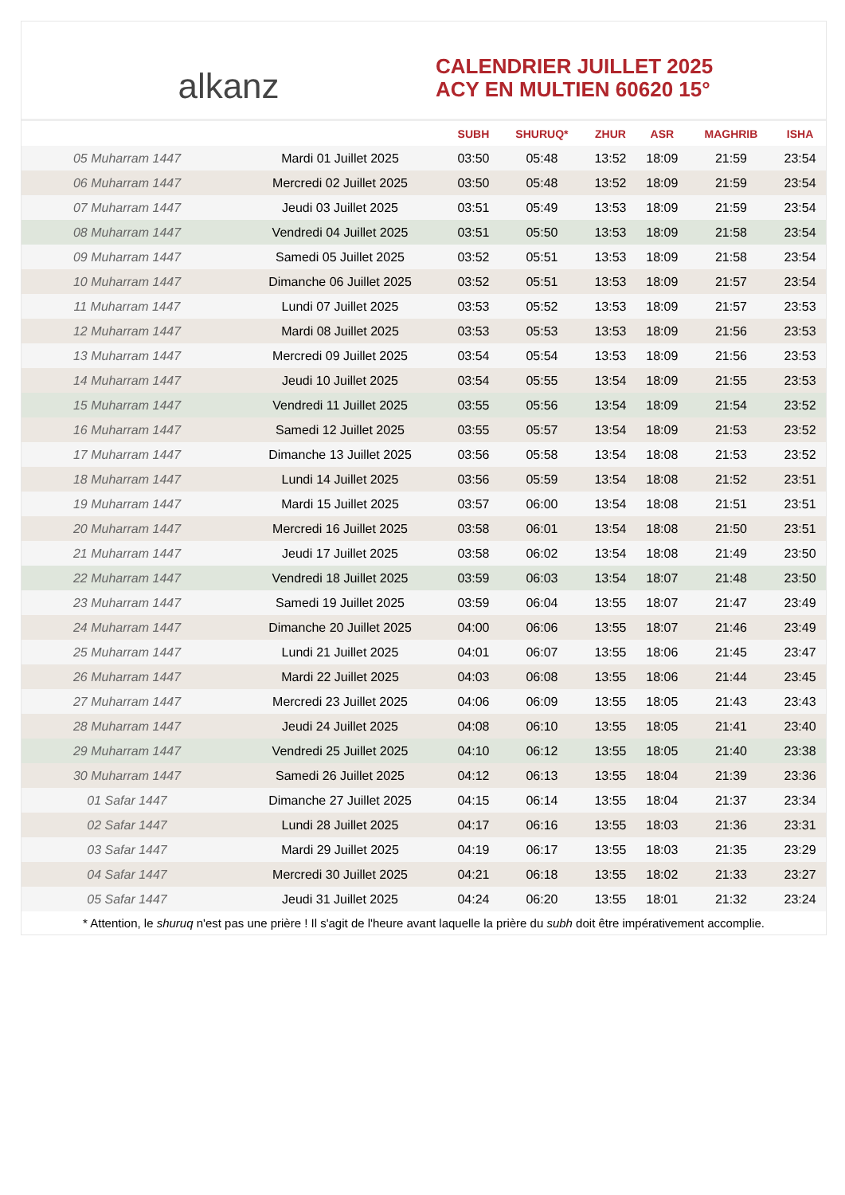alkanz
CALENDRIER JUILLET 2025
ACY EN MULTIEN 60620 15°
| | | SUBH | SHURUQ* | ZHUR | ASR | MAGHRIB | ISHA |
| --- | --- | --- | --- | --- | --- | --- | --- |
| 05 Muharram 1447 | Mardi 01 Juillet 2025 | 03:50 | 05:48 | 13:52 | 18:09 | 21:59 | 23:54 |
| 06 Muharram 1447 | Mercredi 02 Juillet 2025 | 03:50 | 05:48 | 13:52 | 18:09 | 21:59 | 23:54 |
| 07 Muharram 1447 | Jeudi 03 Juillet 2025 | 03:51 | 05:49 | 13:53 | 18:09 | 21:59 | 23:54 |
| 08 Muharram 1447 | Vendredi 04 Juillet 2025 | 03:51 | 05:50 | 13:53 | 18:09 | 21:58 | 23:54 |
| 09 Muharram 1447 | Samedi 05 Juillet 2025 | 03:52 | 05:51 | 13:53 | 18:09 | 21:58 | 23:54 |
| 10 Muharram 1447 | Dimanche 06 Juillet 2025 | 03:52 | 05:51 | 13:53 | 18:09 | 21:57 | 23:54 |
| 11 Muharram 1447 | Lundi 07 Juillet 2025 | 03:53 | 05:52 | 13:53 | 18:09 | 21:57 | 23:53 |
| 12 Muharram 1447 | Mardi 08 Juillet 2025 | 03:53 | 05:53 | 13:53 | 18:09 | 21:56 | 23:53 |
| 13 Muharram 1447 | Mercredi 09 Juillet 2025 | 03:54 | 05:54 | 13:53 | 18:09 | 21:56 | 23:53 |
| 14 Muharram 1447 | Jeudi 10 Juillet 2025 | 03:54 | 05:55 | 13:54 | 18:09 | 21:55 | 23:53 |
| 15 Muharram 1447 | Vendredi 11 Juillet 2025 | 03:55 | 05:56 | 13:54 | 18:09 | 21:54 | 23:52 |
| 16 Muharram 1447 | Samedi 12 Juillet 2025 | 03:55 | 05:57 | 13:54 | 18:09 | 21:53 | 23:52 |
| 17 Muharram 1447 | Dimanche 13 Juillet 2025 | 03:56 | 05:58 | 13:54 | 18:08 | 21:53 | 23:52 |
| 18 Muharram 1447 | Lundi 14 Juillet 2025 | 03:56 | 05:59 | 13:54 | 18:08 | 21:52 | 23:51 |
| 19 Muharram 1447 | Mardi 15 Juillet 2025 | 03:57 | 06:00 | 13:54 | 18:08 | 21:51 | 23:51 |
| 20 Muharram 1447 | Mercredi 16 Juillet 2025 | 03:58 | 06:01 | 13:54 | 18:08 | 21:50 | 23:51 |
| 21 Muharram 1447 | Jeudi 17 Juillet 2025 | 03:58 | 06:02 | 13:54 | 18:08 | 21:49 | 23:50 |
| 22 Muharram 1447 | Vendredi 18 Juillet 2025 | 03:59 | 06:03 | 13:54 | 18:07 | 21:48 | 23:50 |
| 23 Muharram 1447 | Samedi 19 Juillet 2025 | 03:59 | 06:04 | 13:55 | 18:07 | 21:47 | 23:49 |
| 24 Muharram 1447 | Dimanche 20 Juillet 2025 | 04:00 | 06:06 | 13:55 | 18:07 | 21:46 | 23:49 |
| 25 Muharram 1447 | Lundi 21 Juillet 2025 | 04:01 | 06:07 | 13:55 | 18:06 | 21:45 | 23:47 |
| 26 Muharram 1447 | Mardi 22 Juillet 2025 | 04:03 | 06:08 | 13:55 | 18:06 | 21:44 | 23:45 |
| 27 Muharram 1447 | Mercredi 23 Juillet 2025 | 04:06 | 06:09 | 13:55 | 18:05 | 21:43 | 23:43 |
| 28 Muharram 1447 | Jeudi 24 Juillet 2025 | 04:08 | 06:10 | 13:55 | 18:05 | 21:41 | 23:40 |
| 29 Muharram 1447 | Vendredi 25 Juillet 2025 | 04:10 | 06:12 | 13:55 | 18:05 | 21:40 | 23:38 |
| 30 Muharram 1447 | Samedi 26 Juillet 2025 | 04:12 | 06:13 | 13:55 | 18:04 | 21:39 | 23:36 |
| 01 Safar 1447 | Dimanche 27 Juillet 2025 | 04:15 | 06:14 | 13:55 | 18:04 | 21:37 | 23:34 |
| 02 Safar 1447 | Lundi 28 Juillet 2025 | 04:17 | 06:16 | 13:55 | 18:03 | 21:36 | 23:31 |
| 03 Safar 1447 | Mardi 29 Juillet 2025 | 04:19 | 06:17 | 13:55 | 18:03 | 21:35 | 23:29 |
| 04 Safar 1447 | Mercredi 30 Juillet 2025 | 04:21 | 06:18 | 13:55 | 18:02 | 21:33 | 23:27 |
| 05 Safar 1447 | Jeudi 31 Juillet 2025 | 04:24 | 06:20 | 13:55 | 18:01 | 21:32 | 23:24 |
* Attention, le shuruq n'est pas une prière ! Il s'agit de l'heure avant laquelle la prière du subh doit être impérativement accomplie.